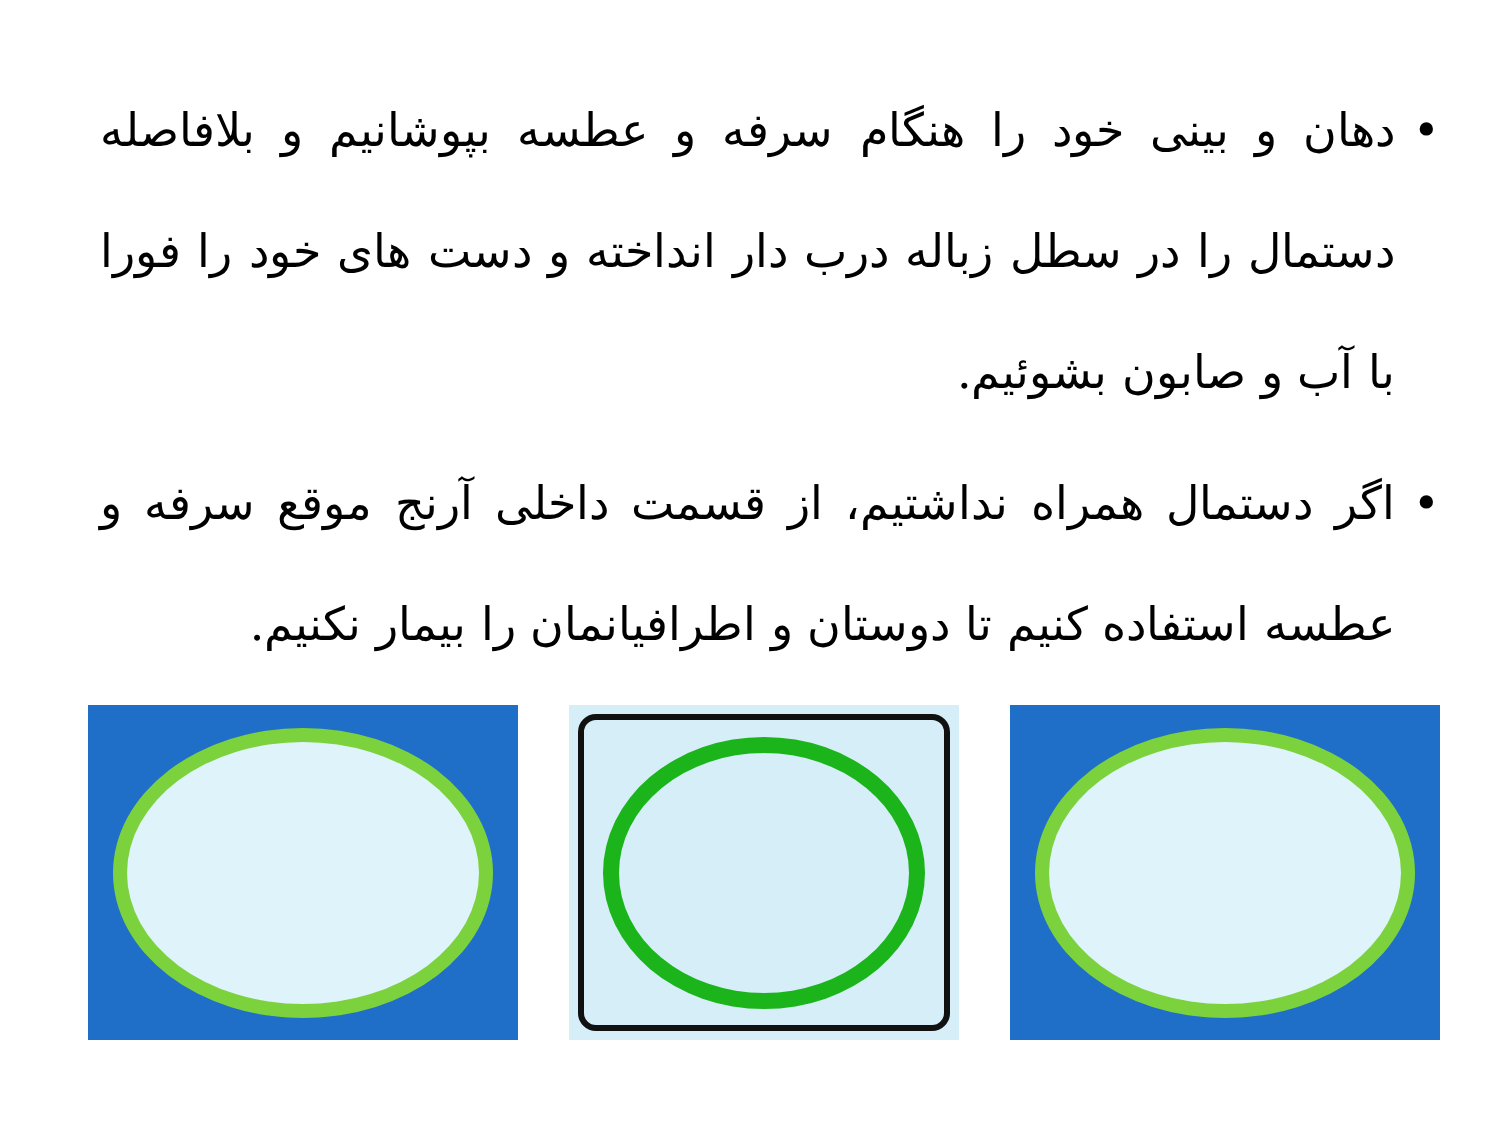• دهان و بینی خود را هنگام سرفه و عطسه بپوشانیم و بلافاصله دستمال را در سطل زباله درب دار انداخته و دست های خود را فورا با آب و صابون بشوئیم.
• اگر دستمال همراه نداشتیم، از قسمت داخلی آرنج موقع سرفه و عطسه استفاده کنیم تا دوستان و اطرافیانمان را بیمار نکنیم.